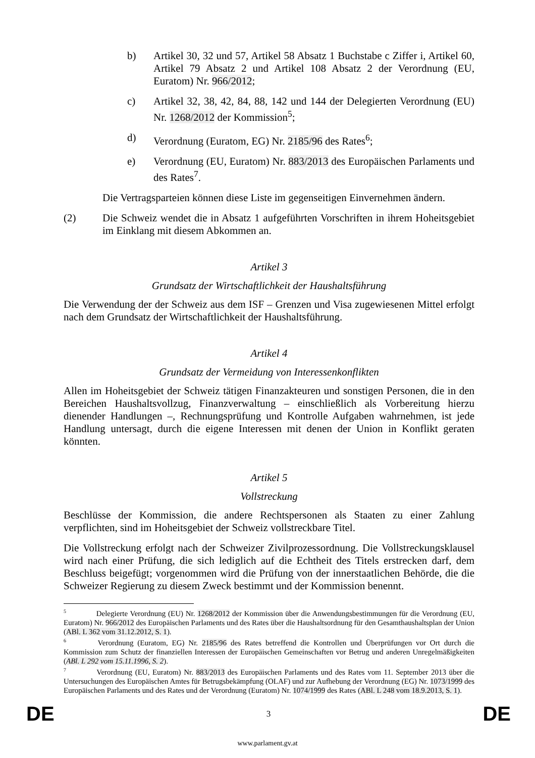b) Artikel 30, 32 und 57, Artikel 58 Absatz 1 Buchstabe c Ziffer i, Artikel 60, Artikel 79 Absatz 2 und Artikel 108 Absatz 2 der Verordnung (EU, Euratom) Nr. 966/2012;
c) Artikel 32, 38, 42, 84, 88, 142 und 144 der Delegierten Verordnung (EU) Nr. 1268/2012 der Kommission<sup>5</sup>;
d) Verordnung (Euratom, EG) Nr. 2185/96 des Rates<sup>6</sup>;
e) Verordnung (EU, Euratom) Nr. 883/2013 des Europäischen Parlaments und des Rates<sup>7</sup>.
Die Vertragsparteien können diese Liste im gegenseitigen Einvernehmen ändern.
(2) Die Schweiz wendet die in Absatz 1 aufgeführten Vorschriften in ihrem Hoheitsgebiet im Einklang mit diesem Abkommen an.
Artikel 3
Grundsatz der Wirtschaftlichkeit der Haushaltsführung
Die Verwendung der der Schweiz aus dem ISF – Grenzen und Visa zugewiesenen Mittel erfolgt nach dem Grundsatz der Wirtschaftlichkeit der Haushaltsführung.
Artikel 4
Grundsatz der Vermeidung von Interessenkonflikten
Allen im Hoheitsgebiet der Schweiz tätigen Finanzakteuren und sonstigen Personen, die in den Bereichen Haushaltsvollzug, Finanzverwaltung – einschließlich als Vorbereitung hierzu dienender Handlungen –, Rechnungsprüfung und Kontrolle Aufgaben wahrnehmen, ist jede Handlung untersagt, durch die eigene Interessen mit denen der Union in Konflikt geraten könnten.
Artikel 5
Vollstreckung
Beschlüsse der Kommission, die andere Rechtspersonen als Staaten zu einer Zahlung verpflichten, sind im Hoheitsgebiet der Schweiz vollstreckbare Titel.
Die Vollstreckung erfolgt nach der Schweizer Zivilprozessordnung. Die Vollstreckungsklausel wird nach einer Prüfung, die sich lediglich auf die Echtheit des Titels erstrecken darf, dem Beschluss beigefügt; vorgenommen wird die Prüfung von der innerstaatlichen Behörde, die die Schweizer Regierung zu diesem Zweck bestimmt und der Kommission benennt.
<sup>5</sup> Delegierte Verordnung (EU) Nr. 1268/2012 der Kommission über die Anwendungsbestimmungen für die Verordnung (EU, Euratom) Nr. 966/2012 des Europäischen Parlaments und des Rates über die Haushaltsordnung für den Gesamthaushaltsplan der Union (ABl. L 362 vom 31.12.2012, S. 1).
<sup>6</sup> Verordnung (Euratom, EG) Nr. 2185/96 des Rates betreffend die Kontrollen und Überprüfungen vor Ort durch die Kommission zum Schutz der finanziellen Interessen der Europäischen Gemeinschaften vor Betrug und anderen Unregelmäßigkeiten (ABl. L 292 vom 15.11.1996, S. 2).
<sup>7</sup> Verordnung (EU, Euratom) Nr. 883/2013 des Europäischen Parlaments und des Rates vom 11. September 2013 über die Untersuchungen des Europäischen Amtes für Betrugsbekämpfung (OLAF) und zur Aufhebung der Verordnung (EG) Nr. 1073/1999 des Europäischen Parlaments und des Rates und der Verordnung (Euratom) Nr. 1074/1999 des Rates (ABl. L 248 vom 18.9.2013, S. 1).
DE 3 DE
www.parlament.gv.at